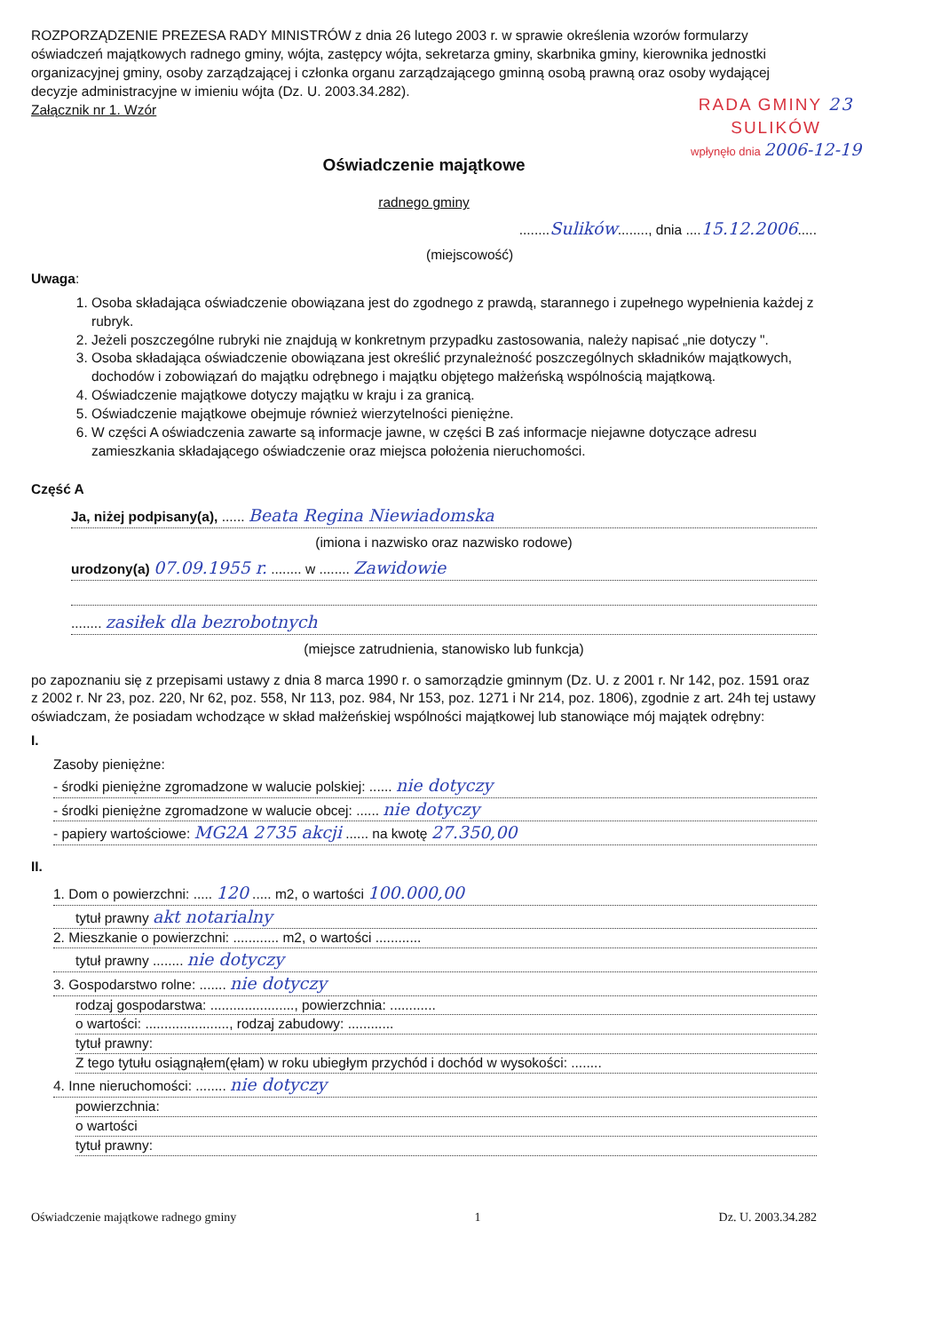ROZPORZĄDZENIE PREZESA RADY MINISTRÓW z dnia 26 lutego 2003 r. w sprawie określenia wzorów formularzy oświadczeń majątkowych radnego gminy, wójta, zastępcy wójta, sekretarza gminy, skarbnika gminy, kierownika jednostki organizacyjnej gminy, osoby zarządzającej i członka organu zarządzającego gminną osobą prawną oraz osoby wydającej decyzje administracyjne w imieniu wójta (Dz. U. 2003.34.282).
Załącznik nr 1. Wzór
RADA GMINY 23
SULIKÓW
wpłynęło dnia 2006-12-19
Oświadczenie majątkowe
radnego gminy
........Sulików........, dnia ....15.12.2006.....
(miejscowość)
Uwaga:
1. Osoba składająca oświadczenie obowiązana jest do zgodnego z prawdą, starannego i zupełnego wypełnienia każdej z rubryk.
2. Jeżeli poszczególne rubryki nie znajdują w konkretnym przypadku zastosowania, należy napisać „nie dotyczy ".
3. Osoba składająca oświadczenie obowiązana jest określić przynależność poszczególnych składników majątkowych, dochodów i zobowiązań do majątku odrębnego i majątku objętego małżeńską wspólnością majątkową.
4. Oświadczenie majątkowe dotyczy majątku w kraju i za granicą.
5. Oświadczenie majątkowe obejmuje również wierzytelności pieniężne.
6. W części A oświadczenia zawarte są informacje jawne, w części B zaś informacje niejawne dotyczące adresu zamieszkania składającego oświadczenie oraz miejsca położenia nieruchomości.
Część A
Ja, niżej podpisany(a), ...... Beata Regina Niewiadomska
(imiona i nazwisko oraz nazwisko rodowe)
urodzony(a) 07.09.1955 r. ........ w ........ Zawidowie
........ zasiłek dla bezrobotnych
(miejsce zatrudnienia, stanowisko lub funkcja)
po zapoznaniu się z przepisami ustawy z dnia 8 marca 1990 r. o samorządzie gminnym (Dz. U. z 2001 r. Nr 142, poz. 1591 oraz z 2002 r. Nr 23, poz. 220, Nr 62, poz. 558, Nr 113, poz. 984, Nr 153, poz. 1271 i Nr 214, poz. 1806), zgodnie z art. 24h tej ustawy oświadczam, że posiadam wchodzące w skład małżeńskiej wspólności majątkowej lub stanowiące mój majątek odrębny:
I.
Zasoby pieniężne:
- środki pieniężne zgromadzone w walucie polskiej: ...... nie dotyczy
- środki pieniężne zgromadzone w walucie obcej: ...... nie dotyczy
- papiery wartościowe: MG2A 2735 akcji ...... na kwotę 27.350,00
II.
1. Dom o powierzchni: ..... 120 ..... m2, o wartości 100.000,00
tytuł prawny akt notarialny
2. Mieszkanie o powierzchni: ............ m2, o wartości ............
tytuł prawny ........ nie dotyczy
3. Gospodarstwo rolne: ....... nie dotyczy
rodzaj gospodarstwa: ......................, powierzchnia: ............
o wartości: ......................, rodzaj zabudowy: ............
tytuł prawny:
Z tego tytułu osiągnąłem(ęłam) w roku ubiegłym przychód i dochód w wysokości: ........
4. Inne nieruchomości: ........ nie dotyczy
powierzchnia:
o wartości
tytuł prawny:
Oświadczenie majątkowe radnego gminy 1 Dz. U. 2003.34.282